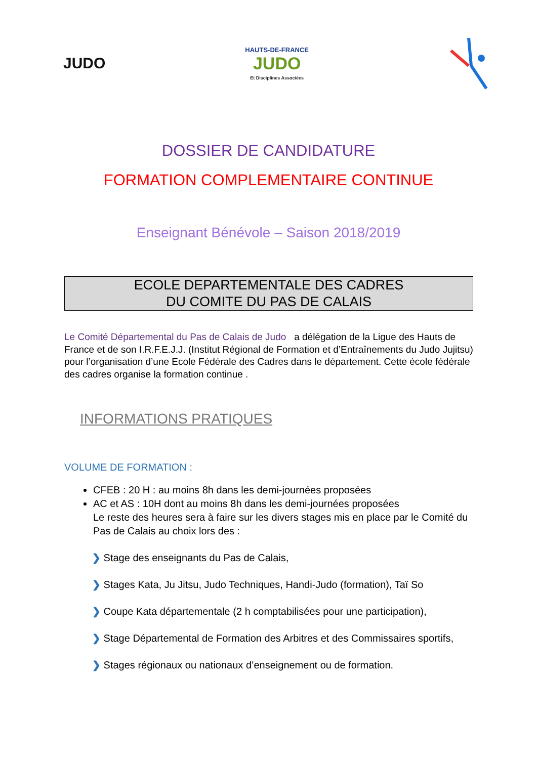JUDO
HAUTS-DE-FRANCE
JUDO
Et Disciplines Associées
DOSSIER DE CANDIDATURE
FORMATION COMPLEMENTAIRE CONTINUE
Enseignant Bénévole – Saison 2018/2019
ECOLE DEPARTEMENTALE DES CADRES
DU COMITE DU PAS DE CALAIS
Le Comité Départemental du Pas de Calais de Judo a délégation de la Ligue des Hauts de France et de son I.R.F.E.J.J. (Institut Régional de Formation et d’Entraînements du Judo Jujitsu) pour l’organisation d’une Ecole Fédérale des Cadres dans le département. Cette école fédérale des cadres organise la formation continue .
INFORMATIONS PRATIQUES
VOLUME DE FORMATION :
CFEB : 20 H : au moins 8h dans les demi-journées proposées
AC et AS : 10H dont au moins 8h dans les demi-journées proposées
Le reste des heures sera à faire sur les divers stages mis en place par le Comité du Pas de Calais au choix lors des :
❯ Stage des enseignants du Pas de Calais,
❯ Stages Kata, Ju Jitsu, Judo Techniques, Handi-Judo (formation), Taï So
❯ Coupe Kata départementale (2 h comptabilisées pour une participation),
❯ Stage Départemental de Formation des Arbitres et des Commissaires sportifs,
❯ Stages régionaux ou nationaux d’enseignement ou de formation.